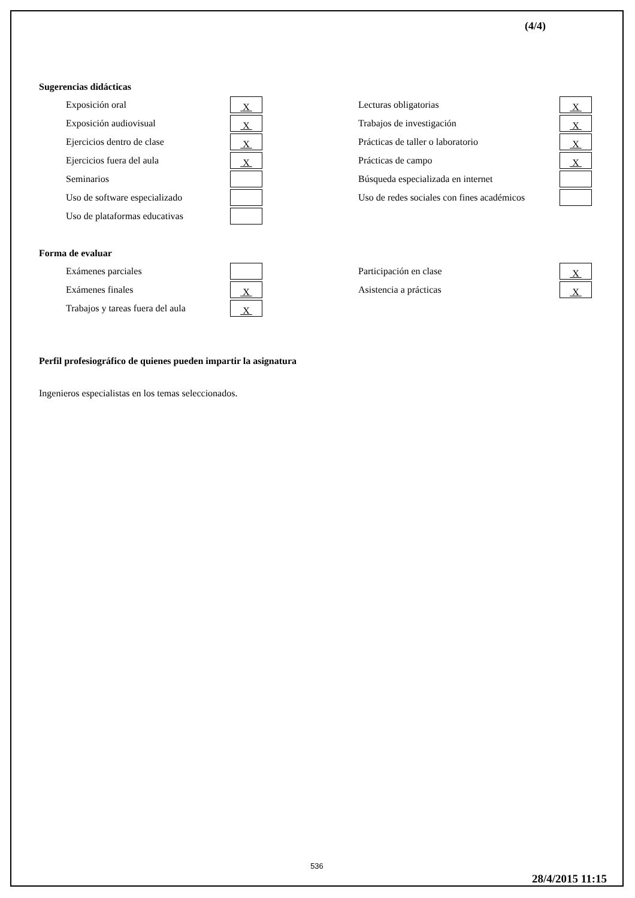(4/4)
Sugerencias didácticas
| Exposición oral | X | | Lecturas obligatorias | X |
| Exposición audiovisual | X | | Trabajos de investigación | X |
| Ejercicios dentro de clase | X | | Prácticas de taller o laboratorio | X |
| Ejercicios fuera del aula | X | | Prácticas de campo | X |
| Seminarios | | | Búsqueda especializada en internet | |
| Uso de software especializado | | | Uso de redes sociales con fines académicos | |
| Uso de plataformas educativas | | | | |
Forma de evaluar
| Exámenes parciales | | | Participación en clase | X |
| Exámenes finales | X | | Asistencia a prácticas | X |
| Trabajos y tareas fuera del aula | X | | | |
Perfil profesiográfico de quienes pueden impartir la asignatura
Ingenieros especialistas en los temas seleccionados.
536
28/4/2015 11:15